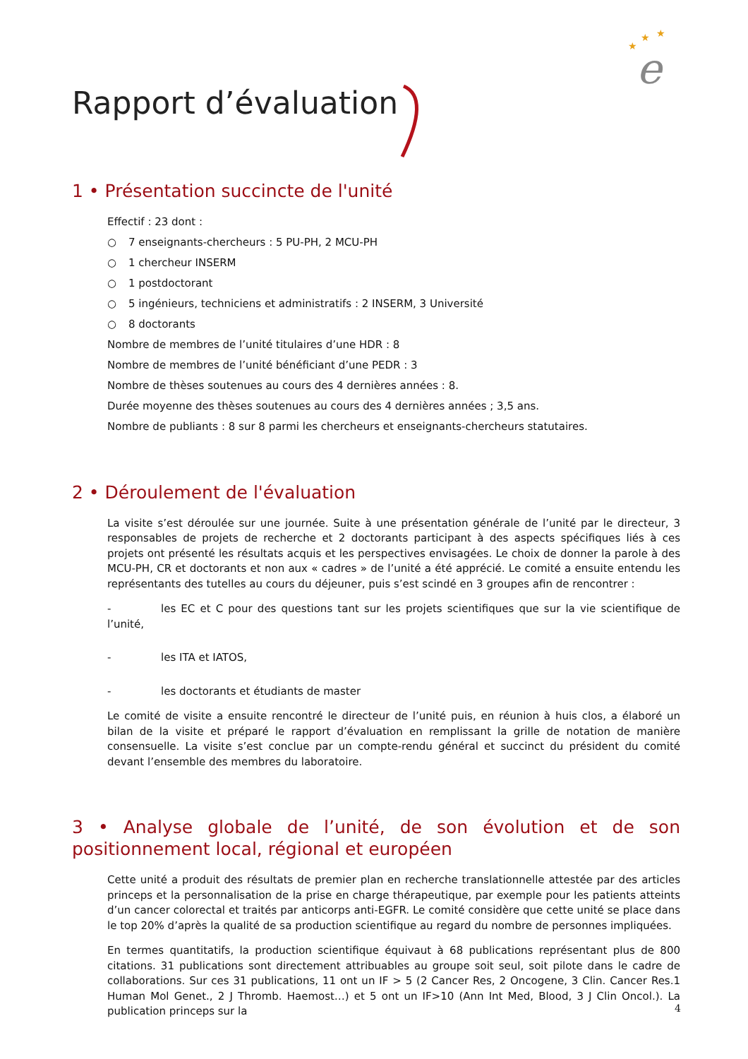★
★
★
e
Rapport d’évaluation
1 • Présentation succincte de l'unité
Effectif : 23 dont :
○ 7 enseignants-chercheurs : 5 PU-PH, 2 MCU-PH
○ 1 chercheur INSERM
○ 1 postdoctorant
○ 5 ingénieurs, techniciens et administratifs : 2 INSERM, 3 Université
○ 8 doctorants
Nombre de membres de l’unité titulaires d’une HDR : 8
Nombre de membres de l’unité bénéficiant d’une PEDR : 3
Nombre de thèses soutenues au cours des 4 dernières années : 8.
Durée moyenne des thèses soutenues au cours des 4 dernières années ; 3,5 ans.
Nombre de publiants : 8 sur 8 parmi les chercheurs et enseignants-chercheurs statutaires.
2 • Déroulement de l'évaluation
La visite s’est déroulée sur une journée. Suite à une présentation générale de l’unité par le directeur, 3 responsables de projets de recherche et 2 doctorants participant à des aspects spécifiques liés à ces projets ont présenté les résultats acquis et les perspectives envisagées. Le choix de donner la parole à des MCU-PH, CR et doctorants et non aux « cadres » de l’unité a été apprécié. Le comité a ensuite entendu les représentants des tutelles au cours du déjeuner, puis s’est scindé en 3 groupes afin de rencontrer :
- les EC et C pour des questions tant sur les projets scientifiques que sur la vie scientifique de l’unité,
- les ITA et IATOS,
- les doctorants et étudiants de master
Le comité de visite a ensuite rencontré le directeur de l’unité puis, en réunion à huis clos, a élaboré un bilan de la visite et préparé le rapport d’évaluation en remplissant la grille de notation de manière consensuelle. La visite s’est conclue par un compte-rendu général et succinct du président du comité devant l’ensemble des membres du laboratoire.
3 • Analyse globale de l’unité, de son évolution et de son positionnement local, régional et européen
Cette unité a produit des résultats de premier plan en recherche translationnelle attestée par des articles princeps et la personnalisation de la prise en charge thérapeutique, par exemple pour les patients atteints d’un cancer colorectal et traités par anticorps anti-EGFR. Le comité considère que cette unité se place dans le top 20% d’après la qualité de sa production scientifique au regard du nombre de personnes impliquées.
En termes quantitatifs, la production scientifique équivaut à 68 publications représentant plus de 800 citations. 31 publications sont directement attribuables au groupe soit seul, soit pilote dans le cadre de collaborations. Sur ces 31 publications, 11 ont un IF > 5 (2 Cancer Res, 2 Oncogene, 3 Clin. Cancer Res.1 Human Mol Genet., 2 J Thromb. Haemost…) et 5 ont un IF>10 (Ann Int Med, Blood, 3 J Clin Oncol.). La publication princeps sur la
4